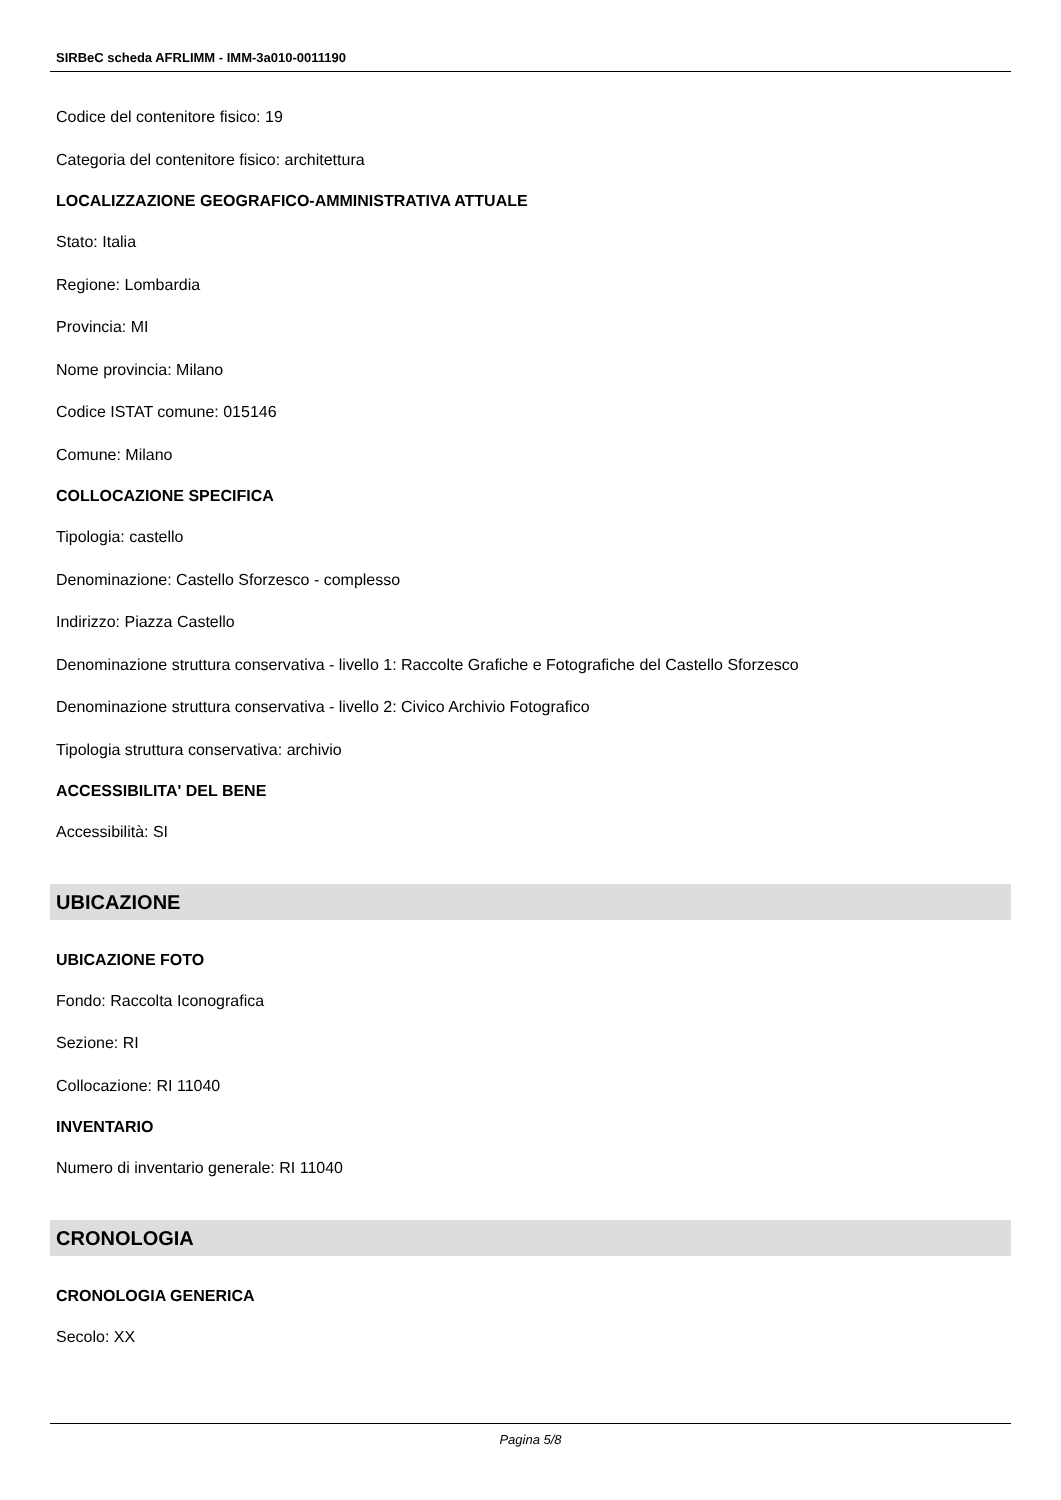SIRBeC scheda AFRLIMM - IMM-3a010-0011190
Codice del contenitore fisico: 19
Categoria del contenitore fisico: architettura
LOCALIZZAZIONE GEOGRAFICO-AMMINISTRATIVA ATTUALE
Stato: Italia
Regione: Lombardia
Provincia: MI
Nome provincia: Milano
Codice ISTAT comune: 015146
Comune: Milano
COLLOCAZIONE SPECIFICA
Tipologia: castello
Denominazione: Castello Sforzesco - complesso
Indirizzo: Piazza Castello
Denominazione struttura conservativa - livello 1: Raccolte Grafiche e Fotografiche del Castello Sforzesco
Denominazione struttura conservativa - livello 2: Civico Archivio Fotografico
Tipologia struttura conservativa: archivio
ACCESSIBILITA' DEL BENE
Accessibilità: SI
UBICAZIONE
UBICAZIONE FOTO
Fondo: Raccolta Iconografica
Sezione: RI
Collocazione: RI 11040
INVENTARIO
Numero di inventario generale: RI 11040
CRONOLOGIA
CRONOLOGIA GENERICA
Secolo: XX
Pagina 5/8